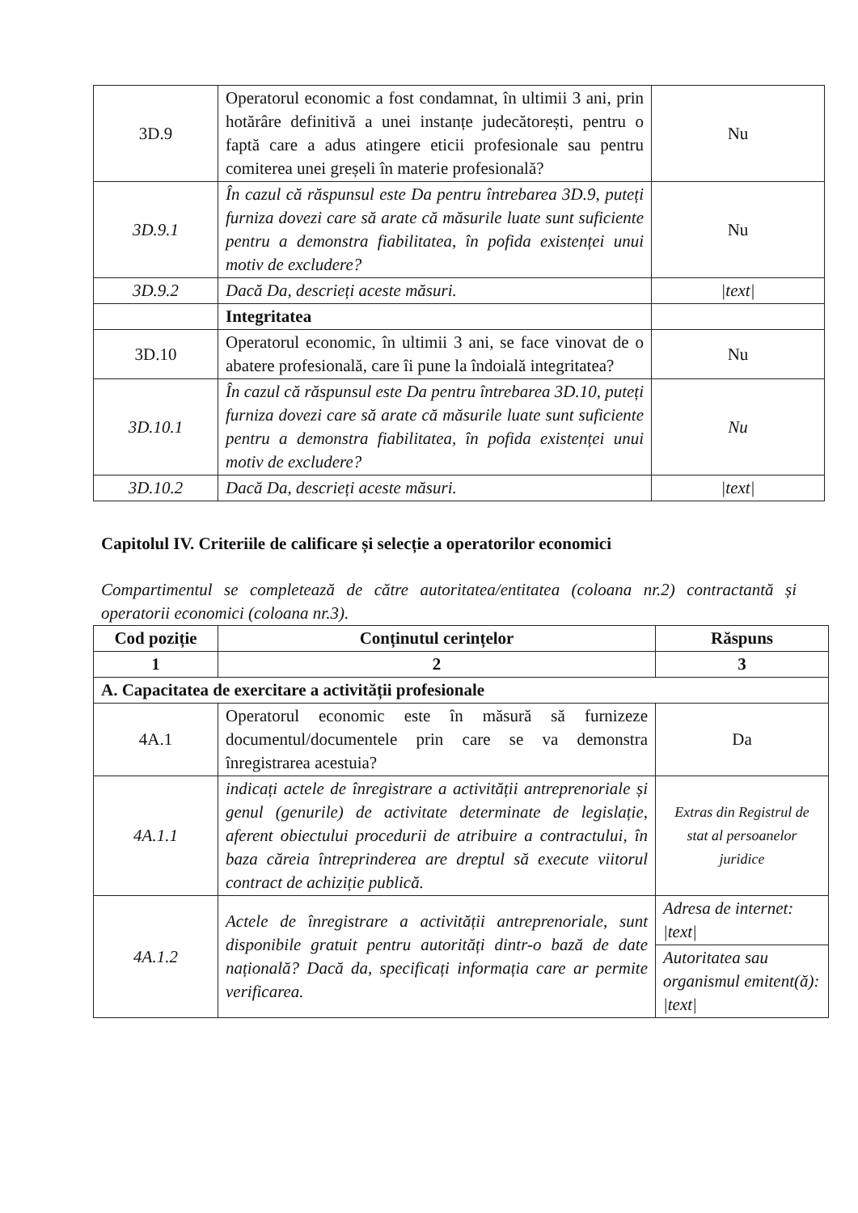| 3D.9 | Operatorul economic a fost condamnat, în ultimii 3 ani, prin hotărâre definitivă a unei instanțe judecătorești, pentru o faptă care a adus atingere eticii profesionale sau pentru comiterea unei greșeli în materie profesională? | Nu |
| 3D.9.1 | În cazul că răspunsul este Da pentru întrebarea 3D.9, puteți furniza dovezi care să arate că măsurile luate sunt suficiente pentru a demonstra fiabilitatea, în pofida existenței unui motiv de excludere? | Nu |
| 3D.9.2 | Dacă Da, descrieți aceste măsuri. | /text/ |
| | Integritatea | |
| 3D.10 | Operatorul economic, în ultimii 3 ani, se face vinovat de o abatere profesională, care îi pune la îndoială integritatea? | Nu |
| 3D.10.1 | În cazul că răspunsul este Da pentru întrebarea 3D.10, puteți furniza dovezi care să arate că măsurile luate sunt suficiente pentru a demonstra fiabilitatea, în pofida existenței unui motiv de excludere? | Nu |
| 3D.10.2 | Dacă Da, descrieți aceste măsuri. | /text/ |
Capitolul IV. Criteriile de calificare și selecție a operatorilor economici
Compartimentul se completează de către autoritatea/entitatea (coloana nr.2) contractantă și operatorii economici (coloana nr.3).
| Cod poziție | Conținutul cerințelor | Răspuns |
| --- | --- | --- |
| 1 | 2 | 3 |
| A. Capacitatea de exercitare a activității profesionale | | |
| 4A.1 | Operatorul economic este în măsură să furnizeze documentul/documentele prin care se va demonstra înregistrarea acestuia? | Da |
| 4A.1.1 | indicați actele de înregistrare a activității antreprenoriale și genul (genurile) de activitate determinate de legislație, aferent obiectului procedurii de atribuire a contractului, în baza căreia întreprinderea are dreptul să execute viitorul contract de achiziție publică. | Extras din Registrul de stat al persoanelor juridice |
| 4A.1.2 | Actele de înregistrare a activității antreprenoriale, sunt disponibile gratuit pentru autorități dintr-o bază de date națională? Dacă da, specificați informația care ar permite verificarea. | Adresa de internet: /text/ |
| | | Autoritatea sau organismul emitent(ă): /text/ |